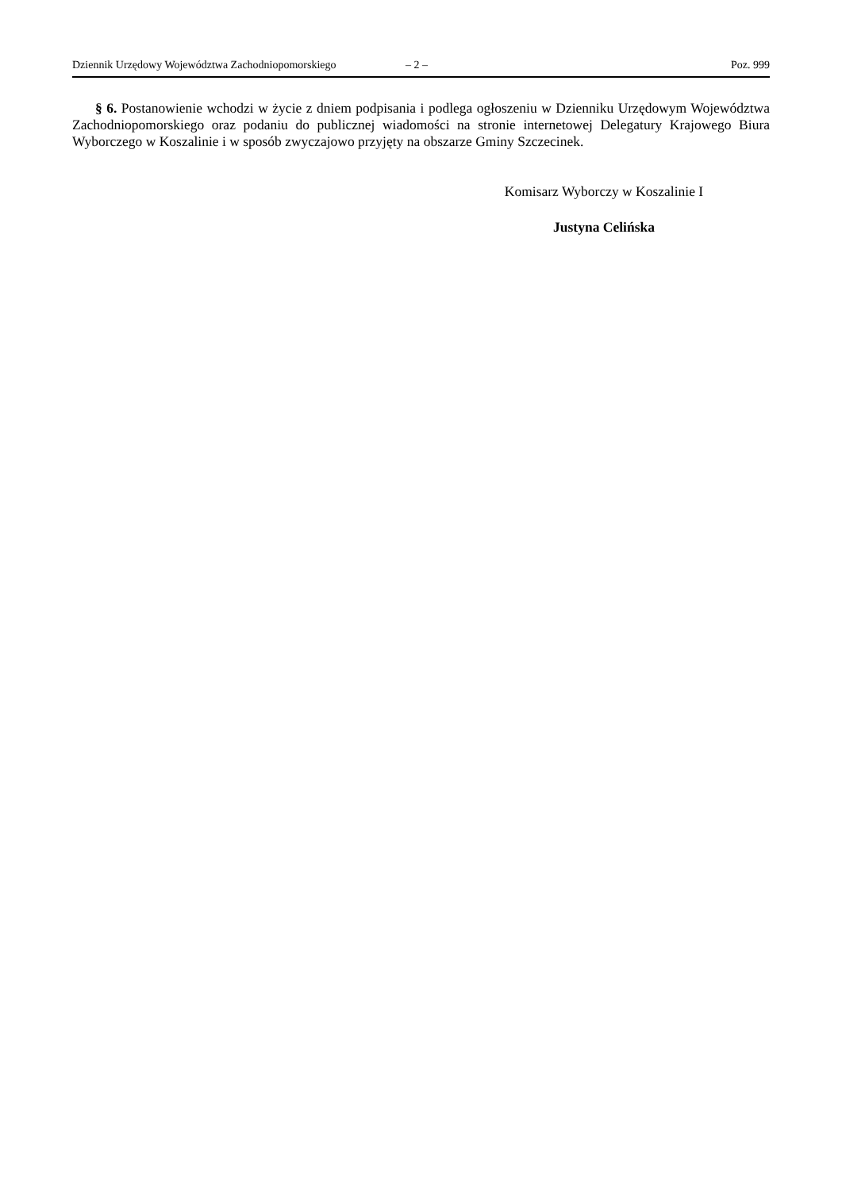Dziennik Urzędowy Województwa Zachodniopomorskiego – 2 – Poz. 999
§ 6. Postanowienie wchodzi w życie z dniem podpisania i podlega ogłoszeniu w Dzienniku Urzędowym Województwa Zachodniopomorskiego oraz podaniu do publicznej wiadomości na stronie internetowej Delegatury Krajowego Biura Wyborczego w Koszalinie i w sposób zwyczajowo przyjęty na obszarze Gminy Szczecinek.
Komisarz Wyborczy w Koszalinie I
Justyna Celińska